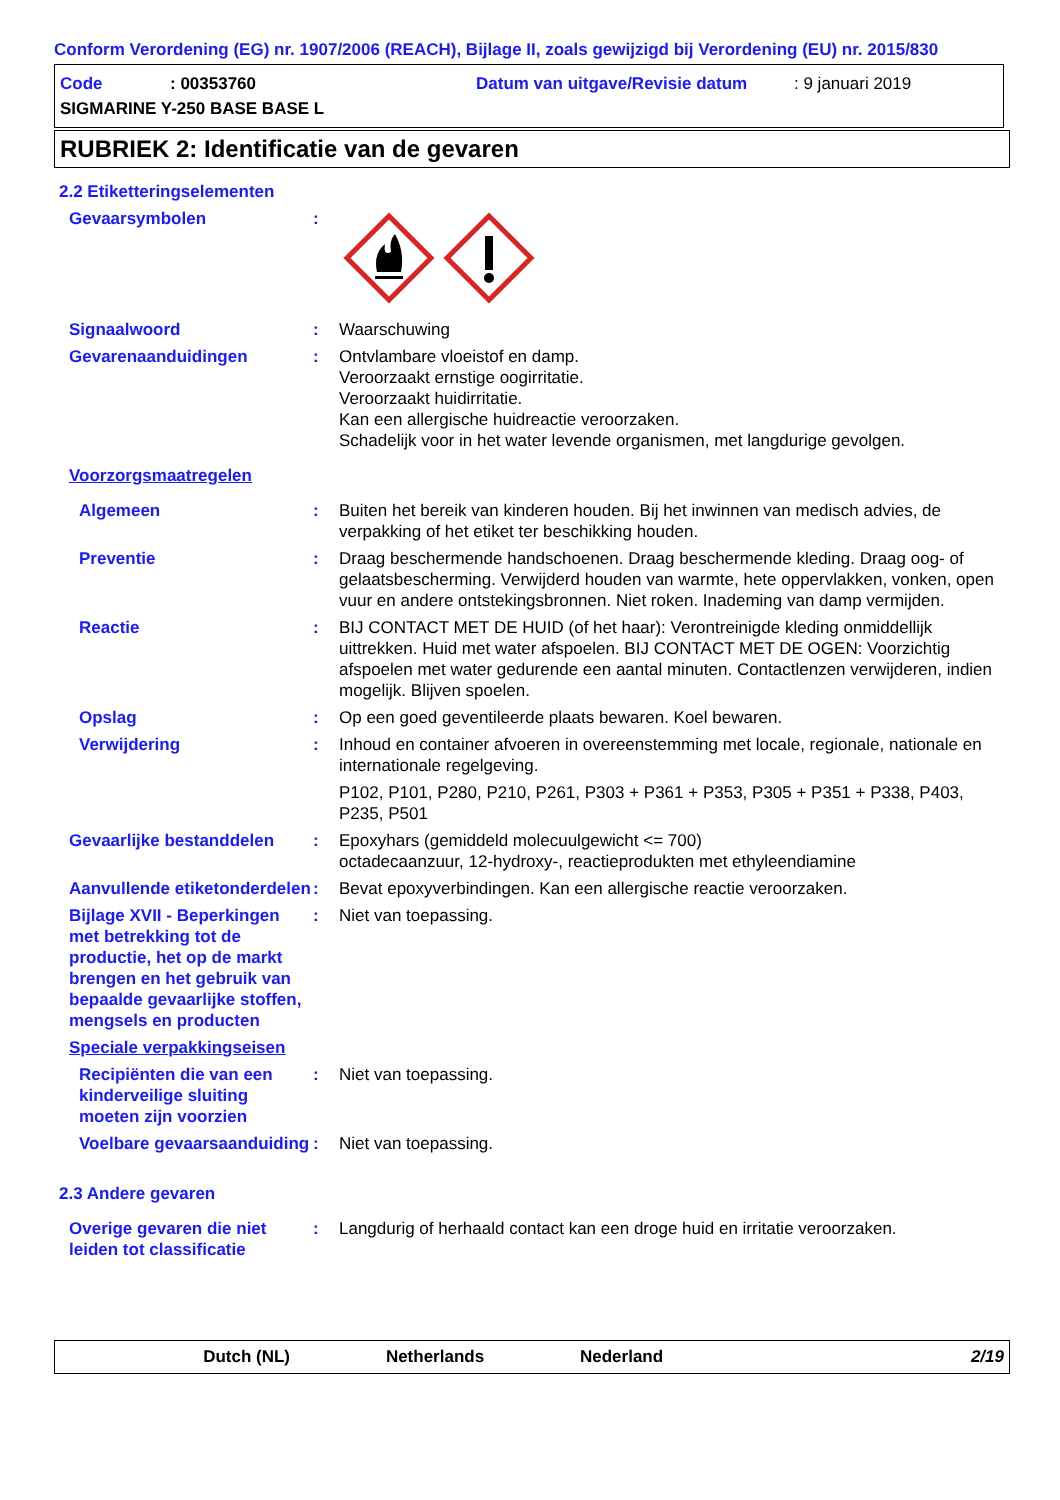Conform Verordening (EG) nr. 1907/2006 (REACH), Bijlage II, zoals gewijzigd bij Verordening (EU) nr. 2015/830
Code: 00353760 Datum van uitgave/Revisie datum: 9 januari 2019
SIGMARINE Y-250 BASE BASE L
RUBRIEK 2: Identificatie van de gevaren
2.2 Etiketteringselementen
Gevaarsymbolen :
Signaalwoord : Waarschuwing
Gevarenaanduidingen : Ontvlambare vloeistof en damp.
Veroorzaakt ernstige oogirritatie.
Veroorzaakt huidirritatie.
Kan een allergische huidreactie veroorzaken.
Schadelijk voor in het water levende organismen, met langdurige gevolgen.
Voorzorgsmaatregelen
Algemeen : Buiten het bereik van kinderen houden. Bij het inwinnen van medisch advies, de verpakking of het etiket ter beschikking houden.
Preventie : Draag beschermende handschoenen. Draag beschermende kleding. Draag oog- of gelaatsbescherming. Verwijderd houden van warmte, hete oppervlakken, vonken, open vuur en andere ontstekingsbronnen. Niet roken. Inademing van damp vermijden.
Reactie : BIJ CONTACT MET DE HUID (of het haar): Verontreinigde kleding onmiddellijk uittrekken. Huid met water afspoelen. BIJ CONTACT MET DE OGEN: Voorzichtig afspoelen met water gedurende een aantal minuten. Contactlenzen verwijderen, indien mogelijk. Blijven spoelen.
Opslag : Op een goed geventileerde plaats bewaren. Koel bewaren.
Verwijdering : Inhoud en container afvoeren in overeenstemming met locale, regionale, nationale en internationale regelgeving.
P102, P101, P280, P210, P261, P303 + P361 + P353, P305 + P351 + P338, P403, P235, P501
Gevaarlijke bestanddelen
: Epoxyhars (gemiddeld molecuulgewicht <= 700)
octadecaanzuur, 12-hydroxy-, reactieprodukten met ethyleendiamine
Aanvullende etiketonderdelen
: Bevat epoxyverbindingen. Kan een allergische reactie veroorzaken.
Bijlage XVII - Beperkingen met betrekking tot de productie, het op de markt brengen en het gebruik van bepaalde gevaarlijke stoffen, mengsels en producten
: Niet van toepassing.
Speciale verpakkingseisen
Recipiënten die van een kinderveilige sluiting moeten zijn voorzien
: Niet van toepassing.
Voelbare gevaarsaanduiding
: Niet van toepassing.
2.3 Andere gevaren
Overige gevaren die niet leiden tot classificatie
: Langdurig of herhaald contact kan een droge huid en irritatie veroorzaken.
Dutch (NL) Netherlands Nederland 2/19